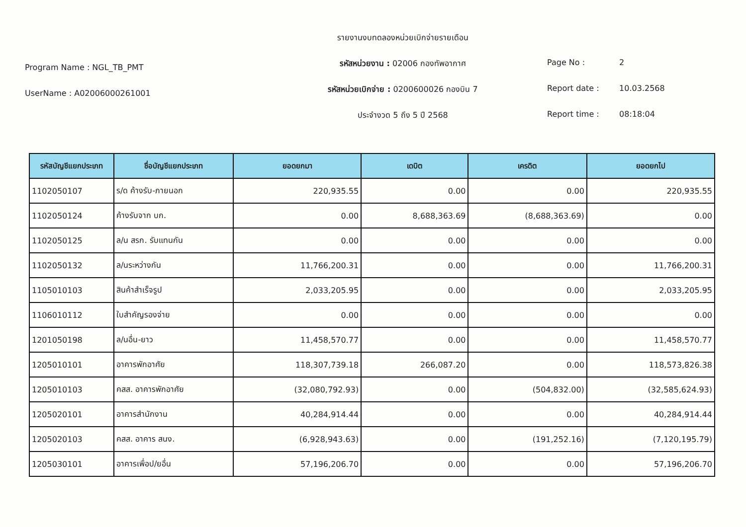Program Name : NGL_TB_PMT
UserName : A02006000261001
รายงานงบทดลองหน่วยเบิกจ่ายรายเดือน
รหัสหน่วยงาน : 02006 กองทัพอากาศ
รหัสหน่วยเบิกจ่าย : 0200600026 กองบิน 7
ประจำงวด 5 ถึง 5 ปี 2568
Page No : 2
Report date : 10.03.2568
Report time : 08:18:04
| รหัสบัญชีแยกประเภท | ชื่อบัญชีแยกประเภท | ยอดยกมา | เดบิต | เครดิต | ยอดยกไป |
| --- | --- | --- | --- | --- | --- |
| 1102050107 | ร/ด ค้างรับ-ภายนอก | 220,935.55 | 0.00 | 0.00 | 220,935.55 |
| 1102050124 | ค้างรับจาก บก. | 0.00 | 8,688,363.69 | (8,688,363.69) | 0.00 |
| 1102050125 | ล/น สรก. รับแทนกัน | 0.00 | 0.00 | 0.00 | 0.00 |
| 1102050132 | ล/นระหว่างกัน | 11,766,200.31 | 0.00 | 0.00 | 11,766,200.31 |
| 1105010103 | สินค้าสำเร็จรูป | 2,033,205.95 | 0.00 | 0.00 | 2,033,205.95 |
| 1106010112 | ใบสำคัญรองจ่าย | 0.00 | 0.00 | 0.00 | 0.00 |
| 1201050198 | ล/นอื่น-ยาว | 11,458,570.77 | 0.00 | 0.00 | 11,458,570.77 |
| 1205010101 | อาคารพักอาศัย | 118,307,739.18 | 266,087.20 | 0.00 | 118,573,826.38 |
| 1205010103 | คสส. อาคารพักอาศัย | (32,080,792.93) | 0.00 | (504,832.00) | (32,585,624.93) |
| 1205020101 | อาคารสำนักงาน | 40,284,914.44 | 0.00 | 0.00 | 40,284,914.44 |
| 1205020103 | คสส. อาคาร สนง. | (6,928,943.63) | 0.00 | (191,252.16) | (7,120,195.79) |
| 1205030101 | อาคารเพื่อป/ยอื่น | 57,196,206.70 | 0.00 | 0.00 | 57,196,206.70 |